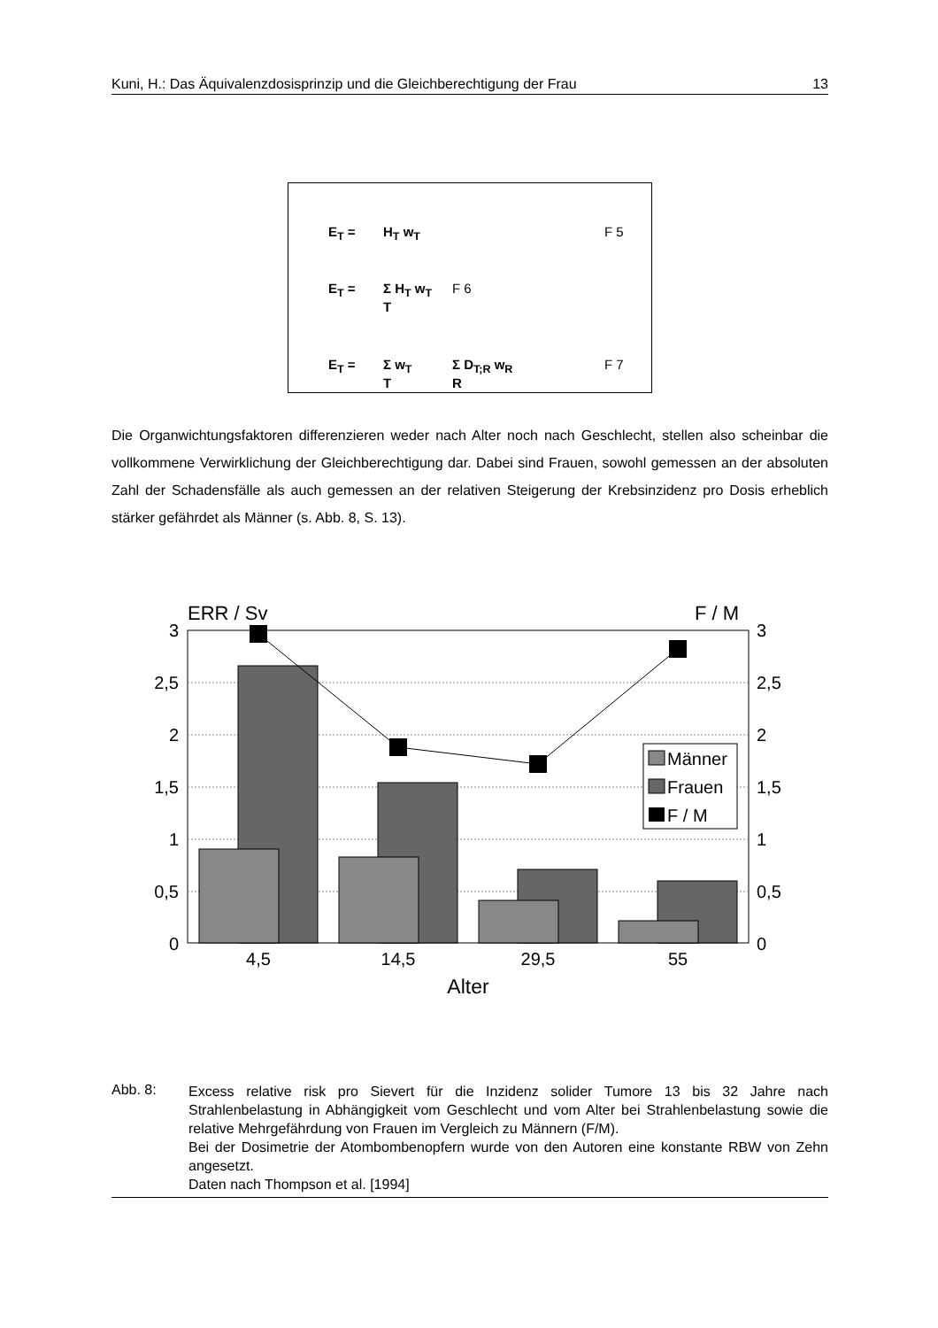Kuni, H.: Das Äquivalenzdosisprinzip und die Gleichberechtigung der Frau 13
E<sub>T</sub> = H<sub>T</sub> w<sub>T</sub> F 5
E<sub>T</sub> = Σ H<sub>T</sub> w<sub>T</sub>
T F 6
E<sub>T</sub> = Σ w<sub>T</sub>
T Σ D<sub>T;R</sub> w<sub>R</sub>
R F 7
Die Organwichtungsfaktoren differenzieren weder nach Alter noch nach Geschlecht, stellen also scheinbar die vollkommene Verwirklichung der Gleichberechtigung dar. Dabei sind Frauen, sowohl gemessen an der absoluten Zahl der Schadensfälle als auch gemessen an der relativen Steigerung der Krebsinzidenz pro Dosis erheblich stärker gefährdet als Männer (s. Abb. 8, S. 13).
ERR / Sv
F / M
3
2,5
2
1,5
1
0,5
0
3
2,5
2
1,5
1
0,5
0
Männer
Frauen
F / M
4,5
14,5
29,5
55
Alter
Abb. 8:
Excess relative risk pro Sievert für die Inzidenz solider Tumore 13 bis 32 Jahre nach Strahlenbelastung in Abhängigkeit vom Geschlecht und vom Alter bei Strahlenbelastung sowie die relative Mehrgefährdung von Frauen im Vergleich zu Männern (F/M).
Bei der Dosimetrie der Atombombenopfern wurde von den Autoren eine konstante RBW von Zehn angesetzt.
Daten nach Thompson et al. [1994]